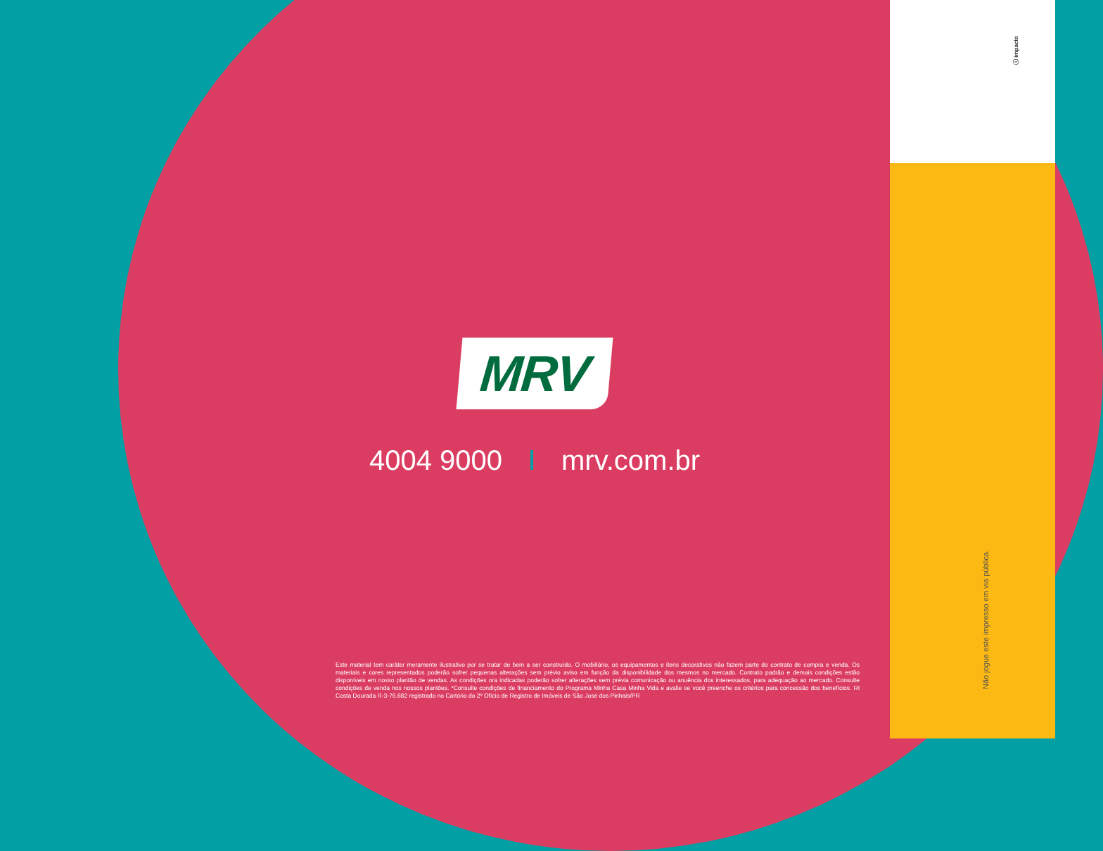ⓘ impacto
MRV
4004 9000 mrv.com.br
Este material tem caráter meramente ilustrativo por se tratar de bem a ser construído. O mobiliário, os equipamentos e itens decorativos não fazem parte do contrato de compra e venda. Os materiais e cores representados poderão sofrer pequenas alterações sem prévio aviso em função da disponibilidade dos mesmos no mercado. Contrato padrão e demais condições estão disponíveis em nosso plantão de vendas. As condições ora indicadas poderão sofrer alterações sem prévia comunicação ou anuência dos interessados, para adequação ao mercado. Consulte condições de venda nos nossos plantões. *Consulte condições de financiamento do Programa Minha Casa Minha Vida e avalie se você preenche os critérios para concessão dos benefícios. RI Costa Dourada R-3-76.682 registrado no Cartório do 2º Ofício de Registro de Imóveis de São José dos Pinhais/PR
Não jogue este impresso em via pública.